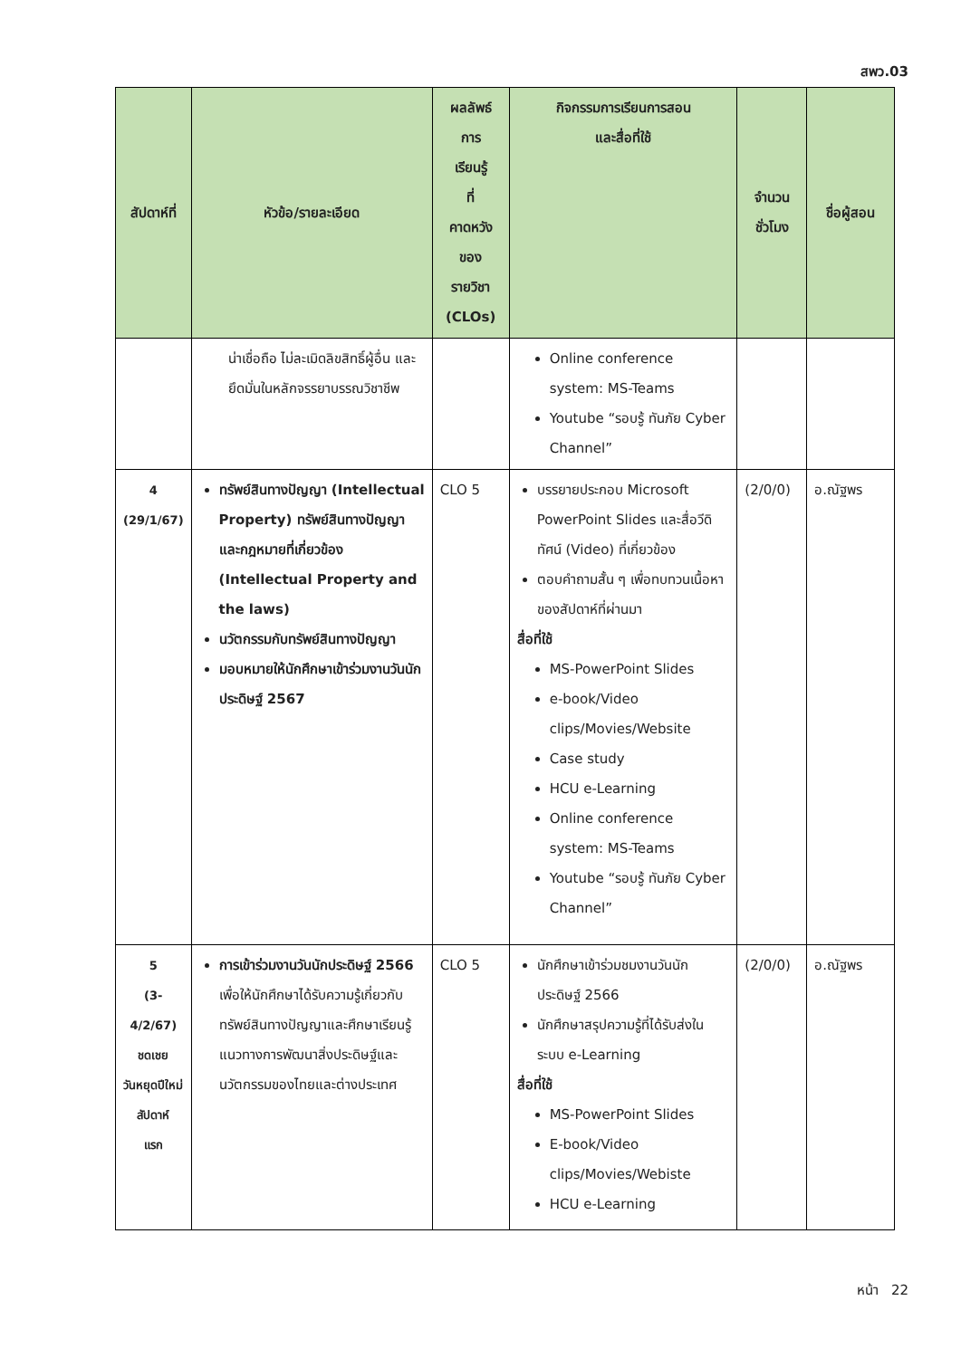สพว.03
| สัปดาห์ที่ | หัวข้อ/รายละเอียด | ผลลัพธ์ การ เรียนรู้ ที่ คาดหวัง ของ รายวิชา (CLOs) | กิจกรรมการเรียนการสอน และสื่อที่ใช้ | จำนวน ชั่วโมง | ชื่อผู้สอน |
| --- | --- | --- | --- | --- | --- |
| | น่าเชื่อถือ ไม่ละเมิดลิขสิทธิ์ผู้อื่น และยึดมั่นในหลักจรรยาบรรณวิชาชีพ | | Online conference system: MS-Teams Youtube “รอบรู้ ทันภัย Cyber Channel” | | |
| 4 (29/1/67) | ทรัพย์สินทางปัญญา (Intellectual Property) ทรัพย์สินทางปัญญาและกฎหมายที่เกี่ยวข้อง (Intellectual Property and the laws) นวัตกรรมกับทรัพย์สินทางปัญญา มอบหมายให้นักศึกษาเข้าร่วมงานวันนักประดิษฐ์ 2567 | CLO 5 | บรรยายประกอบ Microsoft PowerPoint Slides และสื่อวีดิทัศน์ (Video) ที่เกี่ยวข้อง ตอบคำถามสั้น ๆ เพื่อทบทวนเนื้อหาของสัปดาห์ที่ผ่านมา สื่อที่ใช้ MS-PowerPoint Slides e-book/Video clips/Movies/Website Case study HCU e-Learning Online conference system: MS-Teams Youtube “รอบรู้ ทันภัย Cyber Channel” | (2/0/0) | อ.ณัฐพร |
| 5 (3- 4/2/67) ชดเชย วันหยุดปีใหม่ สัปดาห์ แรก | การเข้าร่วมงานวันนักประดิษฐ์ 2566 เพื่อให้นักศึกษาได้รับความรู้เกี่ยวกับทรัพย์สินทางปัญญาและศึกษาเรียนรู้แนวทางการพัฒนาสิ่งประดิษฐ์และนวัตกรรมของไทยและต่างประเทศ | CLO 5 | นักศึกษาเข้าร่วมชมงานวันนักประดิษฐ์ 2566 นักศึกษาสรุปความรู้ที่ได้รับส่งในระบบ e-Learning สื่อที่ใช้ MS-PowerPoint Slides E-book/Video clips/Movies/Webiste HCU e-Learning | (2/0/0) | อ.ณัฐพร |
หน้า 22